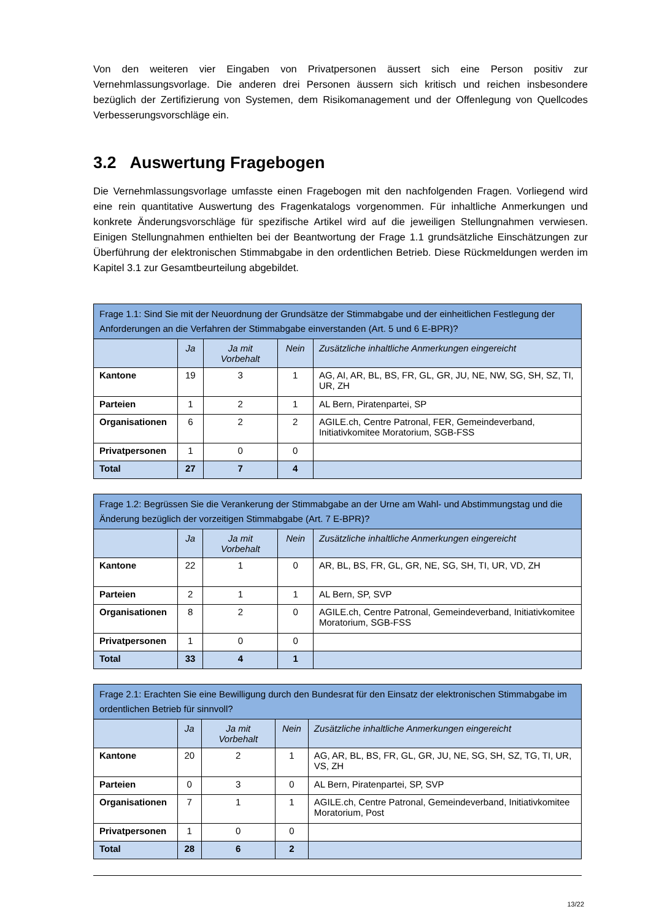Von den weiteren vier Eingaben von Privatpersonen äussert sich eine Person positiv zur Vernehmlassungsvorlage. Die anderen drei Personen äussern sich kritisch und reichen insbesondere bezüglich der Zertifizierung von Systemen, dem Risikomanagement und der Offenlegung von Quellcodes Verbesserungsvorschläge ein.
3.2 Auswertung Fragebogen
Die Vernehmlassungsvorlage umfasste einen Fragebogen mit den nachfolgenden Fragen. Vorliegend wird eine rein quantitative Auswertung des Fragenkatalogs vorgenommen. Für inhaltliche Anmerkungen und konkrete Änderungsvorschläge für spezifische Artikel wird auf die jeweiligen Stellungnahmen verwiesen. Einigen Stellungnahmen enthielten bei der Beantwortung der Frage 1.1 grundsätzliche Einschätzungen zur Überführung der elektronischen Stimmabgabe in den ordentlichen Betrieb. Diese Rückmeldungen werden im Kapitel 3.1 zur Gesamtbeurteilung abgebildet.
| Frage 1.1: Sind Sie mit der Neuordnung der Grundsätze der Stimmabgabe und der einheitlichen Festlegung der Anforderungen an die Verfahren der Stimmabgabe einverstanden (Art. 5 und 6 E-BPR)? | | | | |
| --- | --- | --- | --- | --- |
| | Ja | Ja mit Vorbehalt | Nein | Zusätzliche inhaltliche Anmerkungen eingereicht |
| Kantone | 19 | 3 | 1 | AG, AI, AR, BL, BS, FR, GL, GR, JU, NE, NW, SG, SH, SZ, TI, UR, ZH |
| Parteien | 1 | 2 | 1 | AL Bern, Piratenpartei, SP |
| Organisationen | 6 | 2 | 2 | AGILE.ch, Centre Patronal, FER, Gemeindeverband, Initiativkomitee Moratorium, SGB-FSS |
| Privatpersonen | 1 | 0 | 0 | |
| Total | 27 | 7 | 4 | |
| Frage 1.2: Begrüssen Sie die Verankerung der Stimmabgabe an der Urne am Wahl- und Abstimmungstag und die Änderung bezüglich der vorzeitigen Stimmabgabe (Art. 7 E-BPR)? | | | | |
| --- | --- | --- | --- | --- |
| | Ja | Ja mit Vorbehalt | Nein | Zusätzliche inhaltliche Anmerkungen eingereicht |
| Kantone | 22 | 1 | 0 | AR, BL, BS, FR, GL, GR, NE, SG, SH, TI, UR, VD, ZH |
| Parteien | 2 | 1 | 1 | AL Bern, SP, SVP |
| Organisationen | 8 | 2 | 0 | AGILE.ch, Centre Patronal, Gemeindeverband, Initiativkomitee Moratorium, SGB-FSS |
| Privatpersonen | 1 | 0 | 0 | |
| Total | 33 | 4 | 1 | |
| Frage 2.1: Erachten Sie eine Bewilligung durch den Bundesrat für den Einsatz der elektronischen Stimmabgabe im ordentlichen Betrieb für sinnvoll? | | | | |
| --- | --- | --- | --- | --- |
| | Ja | Ja mit Vorbehalt | Nein | Zusätzliche inhaltliche Anmerkungen eingereicht |
| Kantone | 20 | 2 | 1 | AG, AR, BL, BS, FR, GL, GR, JU, NE, SG, SH, SZ, TG, TI, UR, VS, ZH |
| Parteien | 0 | 3 | 0 | AL Bern, Piratenpartei, SP, SVP |
| Organisationen | 7 | 1 | 1 | AGILE.ch, Centre Patronal, Gemeindeverband, Initiativkomitee Moratorium, Post |
| Privatpersonen | 1 | 0 | 0 | |
| Total | 28 | 6 | 2 | |
13/22